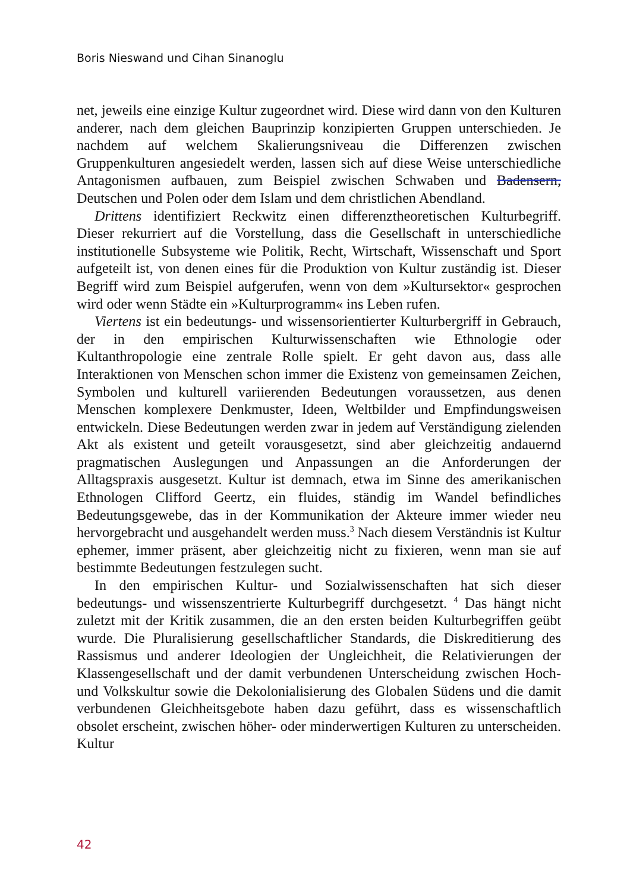Boris Nieswand und Cihan Sinanoglu
net, jeweils eine einzige Kultur zugeordnet wird. Diese wird dann von den Kulturen anderer, nach dem gleichen Bauprinzip konzipierten Gruppen unterschieden. Je nachdem auf welchem Skalierungsniveau die Differenzen zwischen Gruppenkulturen angesiedelt werden, lassen sich auf diese Weise unterschiedliche Antagonismen aufbauen, zum Beispiel zwischen Schwaben und Badensern, Deutschen und Polen oder dem Islam und dem christlichen Abendland.
Drittens identifiziert Reckwitz einen differenztheoretischen Kulturbegriff. Dieser rekurriert auf die Vorstellung, dass die Gesellschaft in unterschiedliche institutionelle Subsysteme wie Politik, Recht, Wirtschaft, Wissenschaft und Sport aufgeteilt ist, von denen eines für die Produktion von Kultur zuständig ist. Dieser Begriff wird zum Beispiel aufgerufen, wenn von dem »Kultursektor« gesprochen wird oder wenn Städte ein »Kulturprogramm« ins Leben rufen.
Viertens ist ein bedeutungs- und wissensorientierter Kulturbergriff in Gebrauch, der in den empirischen Kulturwissenschaften wie Ethnologie oder Kultanthropologie eine zentrale Rolle spielt. Er geht davon aus, dass alle Interaktionen von Menschen schon immer die Existenz von gemeinsamen Zeichen, Symbolen und kulturell variierenden Bedeutungen voraussetzen, aus denen Menschen komplexere Denkmuster, Ideen, Weltbilder und Empfindungsweisen entwickeln. Diese Bedeutungen werden zwar in jedem auf Verständigung zielenden Akt als existent und geteilt vorausgesetzt, sind aber gleichzeitig andauernd pragmatischen Auslegungen und Anpassungen an die Anforderungen der Alltagspraxis ausgesetzt. Kultur ist demnach, etwa im Sinne des amerikanischen Ethnologen Clifford Geertz, ein fluides, ständig im Wandel befindliches Bedeutungsgewebe, das in der Kommunikation der Akteure immer wieder neu hervorgebracht und ausgehandelt werden muss.<sup>3</sup> Nach diesem Verständnis ist Kultur ephemer, immer präsent, aber gleichzeitig nicht zu fixieren, wenn man sie auf bestimmte Bedeutungen festzulegen sucht.
In den empirischen Kultur- und Sozialwissenschaften hat sich dieser bedeutungs- und wissenszentrierte Kulturbegriff durchgesetzt. <sup>4</sup> Das hängt nicht zuletzt mit der Kritik zusammen, die an den ersten beiden Kulturbegriffen geübt wurde. Die Pluralisierung gesellschaftlicher Standards, die Diskreditierung des Rassismus und anderer Ideologien der Ungleichheit, die Relativierungen der Klassengesellschaft und der damit verbundenen Unterscheidung zwischen Hoch- und Volkskultur sowie die Dekolonialisierung des Globalen Südens und die damit verbundenen Gleichheitsgebote haben dazu geführt, dass es wissenschaftlich obsolet erscheint, zwischen höher- oder minderwertigen Kulturen zu unterscheiden. Kultur
42